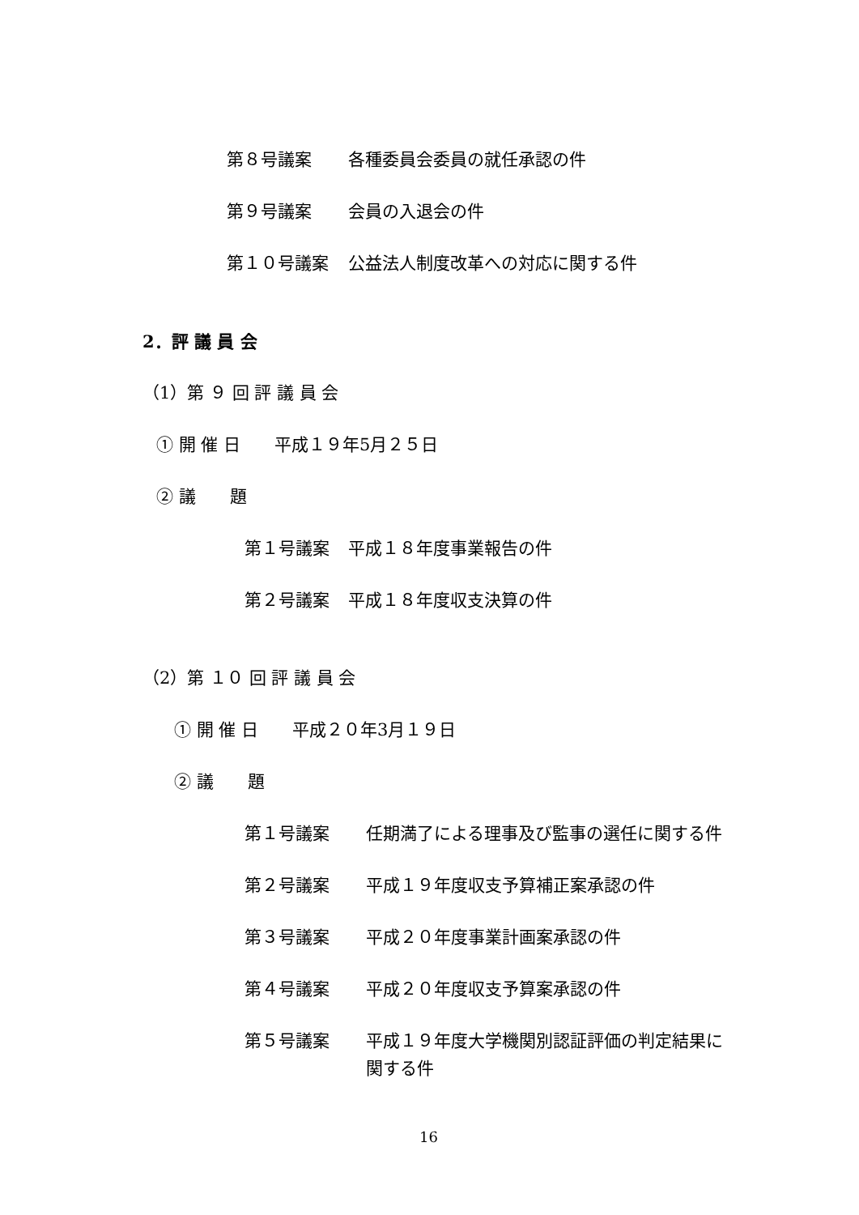第８号議案 各種委員会委員の就任承認の件
第９号議案 会員の入退会の件
第１０号議案 公益法人制度改革への対応に関する件
2．評 議 員 会
（1）第 ９ 回 評 議 員 会
① 開 催 日　　平成１９年5月２５日
② 議　　題
第１号議案 平成１８年度事業報告の件
第２号議案 平成１８年度収支決算の件
（2）第 １０ 回 評 議 員 会
① 開 催 日　　平成２０年3月１９日
② 議　　題
第１号議案 任期満了による理事及び監事の選任に関する件
第２号議案 平成１９年度収支予算補正案承認の件
第３号議案 平成２０年度事業計画案承認の件
第４号議案 平成２０年度収支予算案承認の件
第５号議案 平成１９年度大学機関別認証評価の判定結果に
関する件
16